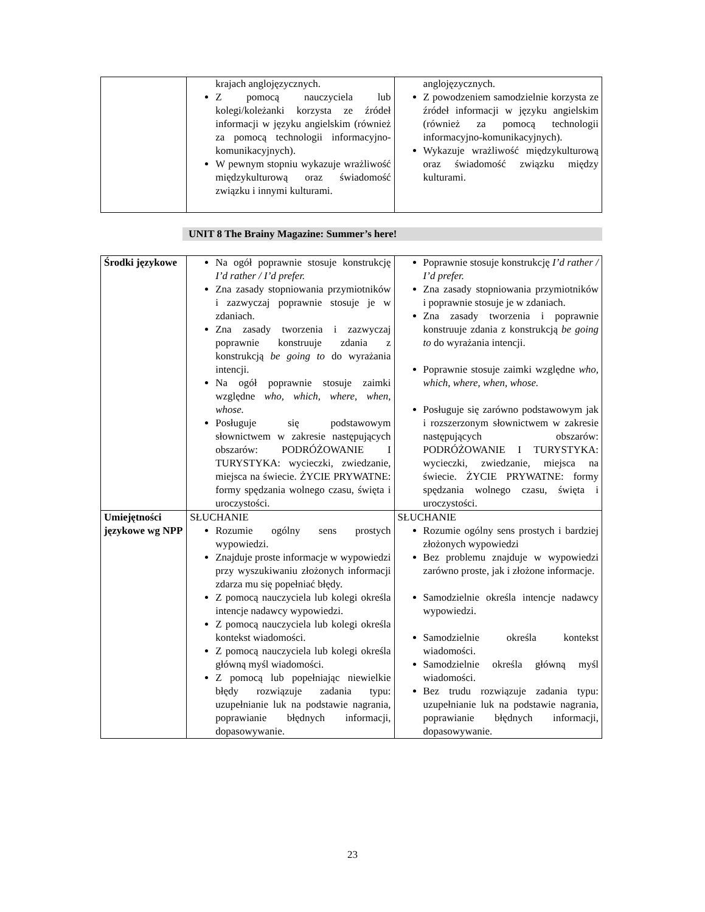| | krajach anglojęzycznych. Z pomocą nauczyciela lub kolegi/koleżanki korzysta ze źródeł informacji w języku angielskim (również za pomocą technologii informacyjno-komunikacyjnych). W pewnym stopniu wykazuje wrażliwość międzykulturową oraz świadomość związku i innymi kulturami. | anglojęzycznych. Z powodzeniem samodzielnie korzysta ze źródeł informacji w języku angielskim (również za pomocą technologii informacyjno-komunikacyjnych). Wykazuje wrażliwość międzykulturową oraz świadomość związku między kulturami. |
UNIT 8 The Brainy Magazine: Summer’s here!
| Środki językowe | Na ogół poprawnie stosuje konstrukcję I’d rather / I’d prefer. Zna zasady stopniowania przymiotników i zazwyczaj poprawnie stosuje je w zdaniach. Zna zasady tworzenia i zazwyczaj poprawnie konstruuje zdania z konstrukcją be going to do wyrażania intencji. Na ogół poprawnie stosuje zaimki względne who, which, where, when, whose. Posługuje się podstawowym słownictwem w zakresie następujących obszarów: PODRÓŻOWANIE I TURYSTYKA: wycieczki, zwiedzanie, miejsca na świecie. ŻYCIE PRYWATNE: formy spędzania wolnego czasu, święta i uroczystości. | Poprawnie stosuje konstrukcję I’d rather / I’d prefer. Zna zasady stopniowania przymiotników i poprawnie stosuje je w zdaniach. Zna zasady tworzenia i poprawnie konstruuje zdania z konstrukcją be going to do wyrażania intencji. Poprawnie stosuje zaimki względne who, which, where, when, whose. Posługuje się zarówno podstawowym jak i rozszerzonym słownictwem w zakresie następujących obszarów: PODRÓŻOWANIE I TURYSTYKA: wycieczki, zwiedzanie, miejsca na świecie. ŻYCIE PRYWATNE: formy spędzania wolnego czasu, święta i uroczystości. |
| Umiejętności językowe wg NPP | SŁUCHANIE Rozumie ogólny sens prostych wypowiedzi. Znajduje proste informacje w wypowiedzi przy wyszukiwaniu złożonych informacji zdarza mu się popełniać błędy. Z pomocą nauczyciela lub kolegi określa intencje nadawcy wypowiedzi. Z pomocą nauczyciela lub kolegi określa kontekst wiadomości. Z pomocą nauczyciela lub kolegi określa główną myśl wiadomości. Z pomocą lub popełniając niewielkie błędy rozwiązuje zadania typu: uzupełnianie luk na podstawie nagrania, poprawianie błędnych informacji, dopasowywanie. | SŁUCHANIE Rozumie ogólny sens prostych i bardziej złożonych wypowiedzi Bez problemu znajduje w wypowiedzi zarówno proste, jak i złożone informacje. Samodzielnie określa intencje nadawcy wypowiedzi. Samodzielnie określa kontekst wiadomości. Samodzielnie określa główną myśl wiadomości. Bez trudu rozwiązuje zadania typu: uzupełnianie luk na podstawie nagrania, poprawianie błędnych informacji, dopasowywanie. |
23